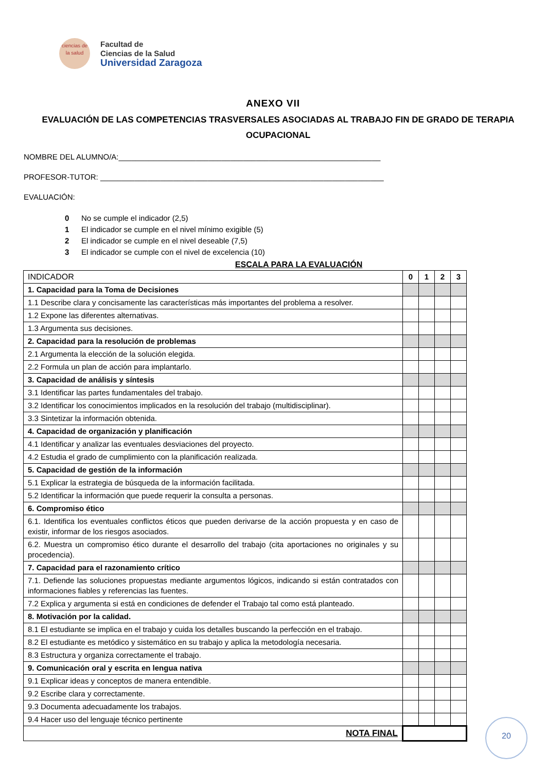ciencias de la salud
Facultad de
Ciencias de la Salud
Universidad Zaragoza
ANEXO VII
EVALUACIÓN DE LAS COMPETENCIAS TRASVERSALES ASOCIADAS AL TRABAJO FIN DE GRADO DE TERAPIA OCUPACIONAL
NOMBRE DEL ALUMNO/A:_____________________________________________________________
PROFESOR-TUTOR: __________________________________________________________________
EVALUACIÓN:
0 No se cumple el indicador (2,5)
1 El indicador se cumple en el nivel mínimo exigible (5)
2 El indicador se cumple en el nivel deseable (7,5)
3 El indicador se cumple con el nivel de excelencia (10)
ESCALA PARA LA EVALUACIÓN
| INDICADOR | 0 | 1 | 2 | 3 |
| 1. Capacidad para la Toma de Decisiones | | | | |
| 1.1 Describe clara y concisamente las características más importantes del problema a resolver. | | | | |
| 1.2 Expone las diferentes alternativas. | | | | |
| 1.3 Argumenta sus decisiones. | | | | |
| 2. Capacidad para la resolución de problemas | | | | |
| 2.1 Argumenta la elección de la solución elegida. | | | | |
| 2.2 Formula un plan de acción para implantarlo. | | | | |
| 3. Capacidad de análisis y síntesis | | | | |
| 3.1 Identificar las partes fundamentales del trabajo. | | | | |
| 3.2 Identificar los conocimientos implicados en la resolución del trabajo (multidisciplinar). | | | | |
| 3.3 Sintetizar la información obtenida. | | | | |
| 4. Capacidad de organización y planificación | | | | |
| 4.1 Identificar y analizar las eventuales desviaciones del proyecto. | | | | |
| 4.2 Estudia el grado de cumplimiento con la planificación realizada. | | | | |
| 5. Capacidad de gestión de la información | | | | |
| 5.1 Explicar la estrategia de búsqueda de la información facilitada. | | | | |
| 5.2 Identificar la información que puede requerir la consulta a personas. | | | | |
| 6. Compromiso ético | | | | |
| 6.1. Identifica los eventuales conflictos éticos que pueden derivarse de la acción propuesta y en caso de existir, informar de los riesgos asociados. | | | | |
| 6.2. Muestra un compromiso ético durante el desarrollo del trabajo (cita aportaciones no originales y su procedencia). | | | | |
| 7. Capacidad para el razonamiento crítico | | | | |
| 7.1. Defiende las soluciones propuestas mediante argumentos lógicos, indicando si están contratados con informaciones fiables y referencias las fuentes. | | | | |
| 7.2 Explica y argumenta si está en condiciones de defender el Trabajo tal como está planteado. | | | | |
| 8. Motivación por la calidad. | | | | |
| 8.1 El estudiante se implica en el trabajo y cuida los detalles buscando la perfección en el trabajo. | | | | |
| 8.2 El estudiante es metódico y sistemático en su trabajo y aplica la metodología necesaria. | | | | |
| 8.3 Estructura y organiza correctamente el trabajo. | | | | |
| 9. Comunicación oral y escrita en lengua nativa | | | | |
| 9.1 Explicar ideas y conceptos de manera entendible. | | | | |
| 9.2 Escribe clara y correctamente. | | | | |
| 9.3 Documenta adecuadamente los trabajos. | | | | |
| 9.4 Hacer uso del lenguaje técnico pertinente | | | | |
| NOTA FINAL | | | | |
20